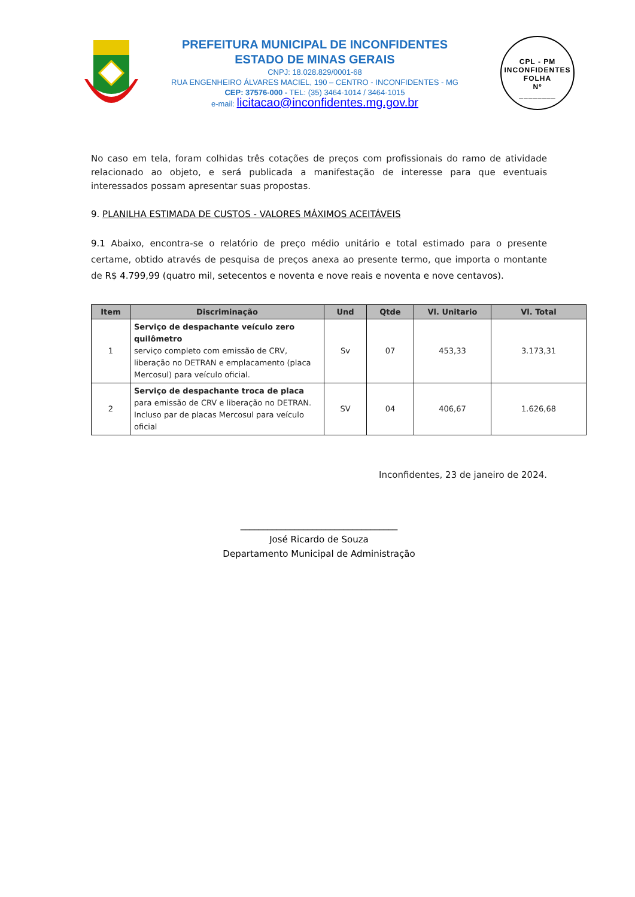PREFEITURA MUNICIPAL DE INCONFIDENTES
ESTADO DE MINAS GERAIS
CNPJ: 18.028.829/0001-68
RUA ENGENHEIRO ÁLVARES MACIEL, 190 – CENTRO - INCONFIDENTES - MG
CEP: 37576-000 - TEL: (35) 3464-1014 / 3464-1015
e-mail: licitacao@inconfidentes.mg.gov.br
CPL - PM INCONFIDENTES
FOLHA
Nº
________
No caso em tela, foram colhidas três cotações de preços com profissionais do ramo de atividade relacionado ao objeto, e será publicada a manifestação de interesse para que eventuais interessados possam apresentar suas propostas.
9. PLANILHA ESTIMADA DE CUSTOS - VALORES MÁXIMOS ACEITÁVEIS
9.1 Abaixo, encontra-se o relatório de preço médio unitário e total estimado para o presente certame, obtido através de pesquisa de preços anexa ao presente termo, que importa o montante de R$ 4.799,99 (quatro mil, setecentos e noventa e nove reais e noventa e nove centavos).
| Item | Discriminação | Und | Qtde | Vl. Unitario | Vl. Total |
| --- | --- | --- | --- | --- | --- |
| 1 | Serviço de despachante veículo zero quilômetro serviço completo com emissão de CRV, liberação no DETRAN e emplacamento (placa Mercosul) para veículo oficial. | Sv | 07 | 453,33 | 3.173,31 |
| 2 | Serviço de despachante troca de placa para emissão de CRV e liberação no DETRAN. Incluso par de placas Mercosul para veículo oficial | SV | 04 | 406,67 | 1.626,68 |
Inconfidentes, 23 de janeiro de 2024.
___________________________________
José Ricardo de Souza
Departamento Municipal de Administração